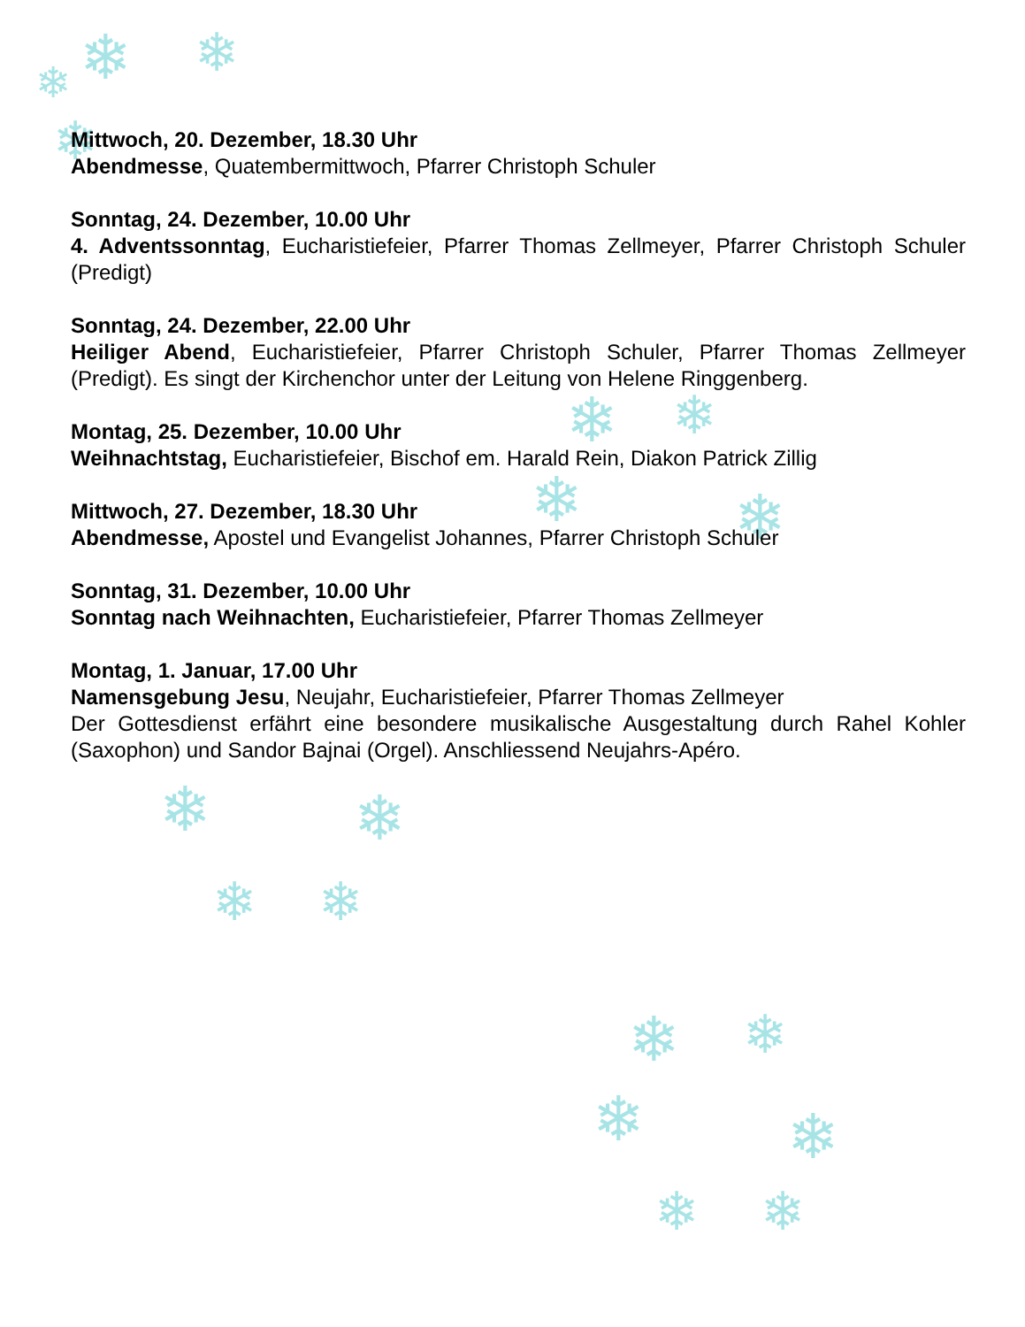❄ ❄ ❄
❄
❄ ❄
❄ ❄
❄ ❄
❄ ❄
❄ ❄
❄ ❄
❄ ❄
Mittwoch, 20. Dezember, 18.30 Uhr
Abendmesse, Quatembermittwoch, Pfarrer Christoph Schuler
Sonntag, 24. Dezember, 10.00 Uhr
4. Adventssonntag, Eucharistiefeier, Pfarrer Thomas Zellmeyer, Pfarrer Christoph Schuler (Predigt)
Sonntag, 24. Dezember, 22.00 Uhr
Heiliger Abend, Eucharistiefeier, Pfarrer Christoph Schuler, Pfarrer Thomas Zellmeyer (Predigt). Es singt der Kirchenchor unter der Leitung von Helene Ringgenberg.
Montag, 25. Dezember, 10.00 Uhr
Weihnachtstag, Eucharistiefeier, Bischof em. Harald Rein, Diakon Patrick Zillig
Mittwoch, 27. Dezember, 18.30 Uhr
Abendmesse, Apostel und Evangelist Johannes, Pfarrer Christoph Schuler
Sonntag, 31. Dezember, 10.00 Uhr
Sonntag nach Weihnachten, Eucharistiefeier, Pfarrer Thomas Zellmeyer
Montag, 1. Januar, 17.00 Uhr
Namensgebung Jesu, Neujahr, Eucharistiefeier, Pfarrer Thomas Zellmeyer
Der Gottesdienst erfährt eine besondere musikalische Ausgestaltung durch Rahel Kohler (Saxophon) und Sandor Bajnai (Orgel). Anschliessend Neujahrs-Apéro.